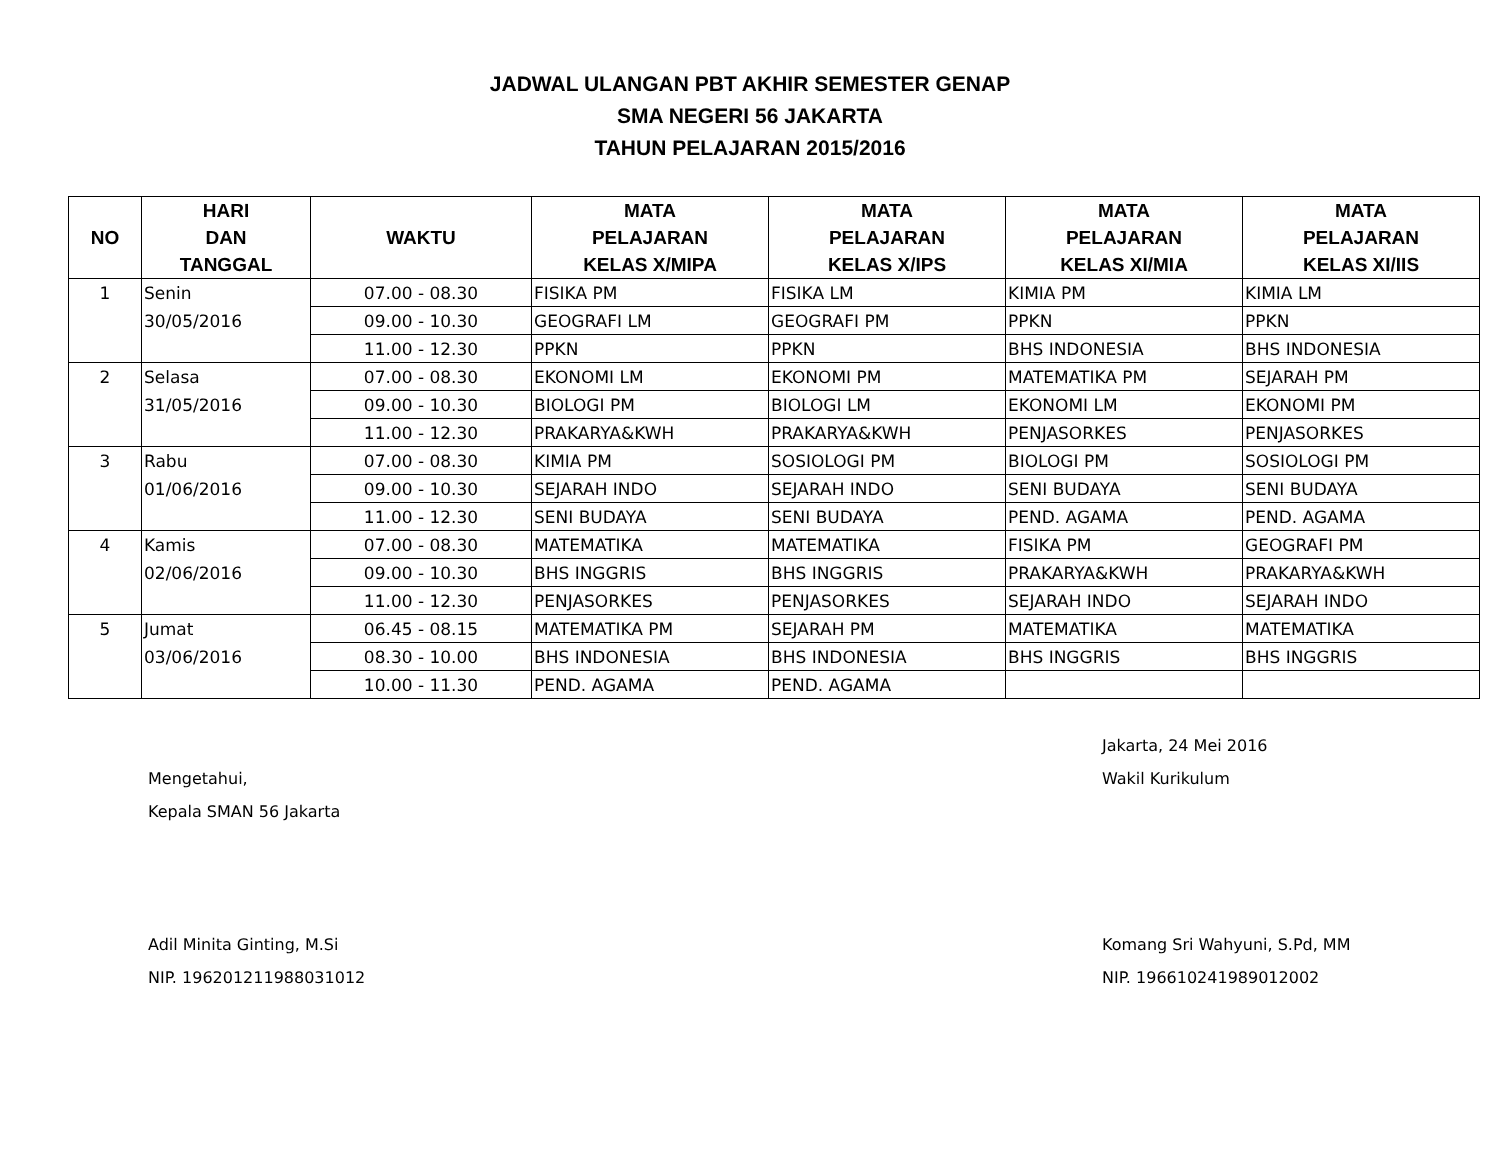JADWAL ULANGAN PBT AKHIR SEMESTER GENAP
SMA NEGERI 56 JAKARTA
TAHUN PELAJARAN 2015/2016
| NO | HARI DAN TANGGAL | WAKTU | MATA PELAJARAN KELAS X/MIPA | MATA PELAJARAN KELAS X/IPS | MATA PELAJARAN KELAS XI/MIA | MATA PELAJARAN KELAS XI/IIS |
| --- | --- | --- | --- | --- | --- | --- |
| 1 | Senin | 07.00 - 08.30 | FISIKA PM | FISIKA LM | KIMIA PM | KIMIA LM |
| | 30/05/2016 | 09.00 - 10.30 | GEOGRAFI LM | GEOGRAFI PM | PPKN | PPKN |
| | | 11.00 - 12.30 | PPKN | PPKN | BHS INDONESIA | BHS INDONESIA |
| 2 | Selasa | 07.00 - 08.30 | EKONOMI LM | EKONOMI PM | MATEMATIKA PM | SEJARAH PM |
| | 31/05/2016 | 09.00 - 10.30 | BIOLOGI PM | BIOLOGI LM | EKONOMI LM | EKONOMI PM |
| | | 11.00 - 12.30 | PRAKARYA&KWH | PRAKARYA&KWH | PENJASORKES | PENJASORKES |
| 3 | Rabu | 07.00 - 08.30 | KIMIA PM | SOSIOLOGI PM | BIOLOGI PM | SOSIOLOGI PM |
| | 01/06/2016 | 09.00 - 10.30 | SEJARAH INDO | SEJARAH INDO | SENI BUDAYA | SENI BUDAYA |
| | | 11.00 - 12.30 | SENI BUDAYA | SENI BUDAYA | PEND. AGAMA | PEND. AGAMA |
| 4 | Kamis | 07.00 - 08.30 | MATEMATIKA | MATEMATIKA | FISIKA PM | GEOGRAFI PM |
| | 02/06/2016 | 09.00 - 10.30 | BHS INGGRIS | BHS INGGRIS | PRAKARYA&KWH | PRAKARYA&KWH |
| | | 11.00 - 12.30 | PENJASORKES | PENJASORKES | SEJARAH INDO | SEJARAH INDO |
| 5 | Jumat | 06.45 - 08.15 | MATEMATIKA PM | SEJARAH PM | MATEMATIKA | MATEMATIKA |
| | 03/06/2016 | 08.30 - 10.00 | BHS INDONESIA | BHS INDONESIA | BHS INGGRIS | BHS INGGRIS |
| | | 10.00 - 11.30 | PEND. AGAMA | PEND. AGAMA | | |
Mengetahui,
Kepala SMAN 56 Jakarta
Adil Minita Ginting, M.Si
NIP. 196201211988031012
Jakarta, 24 Mei 2016
Wakil Kurikulum
Komang Sri Wahyuni, S.Pd, MM
NIP. 196610241989012002